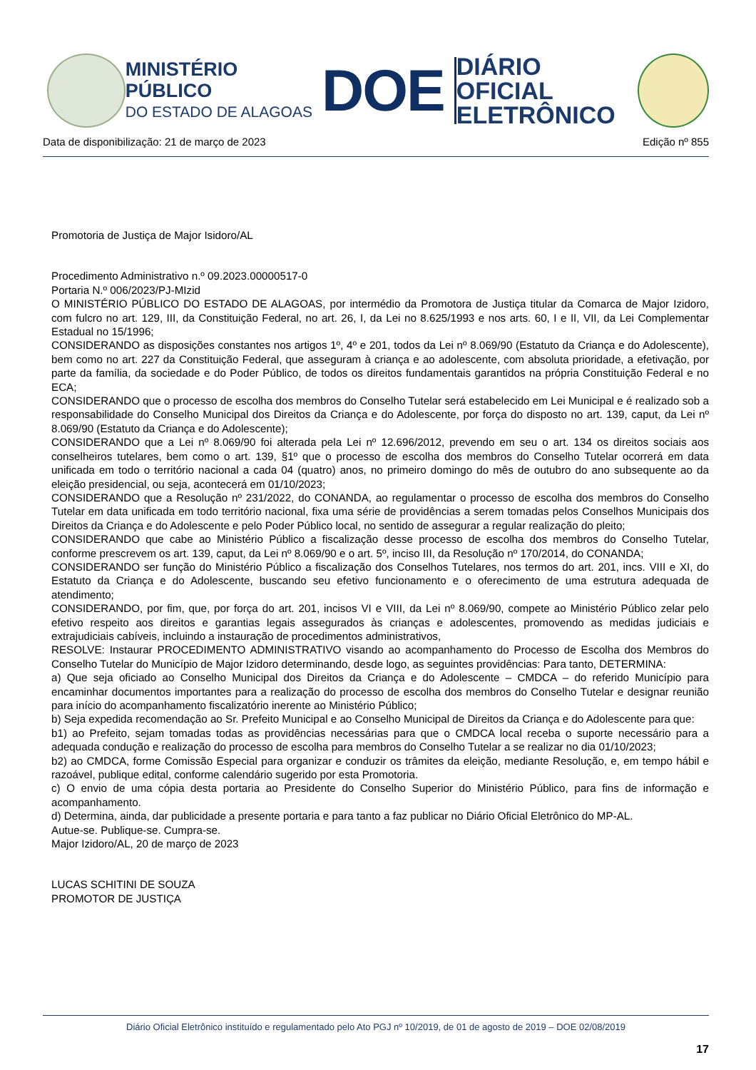MINISTÉRIO PÚBLICO
DO ESTADO DE ALAGOAS
DOE
DIÁRIO OFICIAL
ELETRÔNICO
Data de disponibilização: 21 de março de 2023 Edição nº 855
Promotoria de Justiça de Major Isidoro/AL
Procedimento Administrativo n.º 09.2023.00000517-0
Portaria N.º 006/2023/PJ-MIzid
O MINISTÉRIO PÚBLICO DO ESTADO DE ALAGOAS, por intermédio da Promotora de Justiça titular da Comarca de Major Izidoro, com fulcro no art. 129, III, da Constituição Federal, no art. 26, I, da Lei no 8.625/1993 e nos arts. 60, I e II, VII, da Lei Complementar Estadual no 15/1996;
CONSIDERANDO as disposições constantes nos artigos 1º, 4º e 201, todos da Lei nº 8.069/90 (Estatuto da Criança e do Adolescente), bem como no art. 227 da Constituição Federal, que asseguram à criança e ao adolescente, com absoluta prioridade, a efetivação, por parte da família, da sociedade e do Poder Público, de todos os direitos fundamentais garantidos na própria Constituição Federal e no ECA;
CONSIDERANDO que o processo de escolha dos membros do Conselho Tutelar será estabelecido em Lei Municipal e é realizado sob a responsabilidade do Conselho Municipal dos Direitos da Criança e do Adolescente, por força do disposto no art. 139, caput, da Lei nº 8.069/90 (Estatuto da Criança e do Adolescente);
CONSIDERANDO que a Lei nº 8.069/90 foi alterada pela Lei nº 12.696/2012, prevendo em seu o art. 134 os direitos sociais aos conselheiros tutelares, bem como o art. 139, §1º que o processo de escolha dos membros do Conselho Tutelar ocorrerá em data unificada em todo o território nacional a cada 04 (quatro) anos, no primeiro domingo do mês de outubro do ano subsequente ao da eleição presidencial, ou seja, acontecerá em 01/10/2023;
CONSIDERANDO que a Resolução nº 231/2022, do CONANDA, ao regulamentar o processo de escolha dos membros do Conselho Tutelar em data unificada em todo território nacional, fixa uma série de providências a serem tomadas pelos Conselhos Municipais dos Direitos da Criança e do Adolescente e pelo Poder Público local, no sentido de assegurar a regular realização do pleito;
CONSIDERANDO que cabe ao Ministério Público a fiscalização desse processo de escolha dos membros do Conselho Tutelar, conforme prescrevem os art. 139, caput, da Lei nº 8.069/90 e o art. 5º, inciso III, da Resolução nº 170/2014, do CONANDA;
CONSIDERANDO ser função do Ministério Público a fiscalização dos Conselhos Tutelares, nos termos do art. 201, incs. VIII e XI, do Estatuto da Criança e do Adolescente, buscando seu efetivo funcionamento e o oferecimento de uma estrutura adequada de atendimento;
CONSIDERANDO, por fim, que, por força do art. 201, incisos VI e VIII, da Lei nº 8.069/90, compete ao Ministério Público zelar pelo efetivo respeito aos direitos e garantias legais assegurados às crianças e adolescentes, promovendo as medidas judiciais e extrajudiciais cabíveis, incluindo a instauração de procedimentos administrativos,
RESOLVE: Instaurar PROCEDIMENTO ADMINISTRATIVO visando ao acompanhamento do Processo de Escolha dos Membros do Conselho Tutelar do Município de Major Izidoro determinando, desde logo, as seguintes providências: Para tanto, DETERMINA:
a) Que seja oficiado ao Conselho Municipal dos Direitos da Criança e do Adolescente – CMDCA – do referido Município para encaminhar documentos importantes para a realização do processo de escolha dos membros do Conselho Tutelar e designar reunião para início do acompanhamento fiscalizatório inerente ao Ministério Público;
b) Seja expedida recomendação ao Sr. Prefeito Municipal e ao Conselho Municipal de Direitos da Criança e do Adolescente para que:
b1) ao Prefeito, sejam tomadas todas as providências necessárias para que o CMDCA local receba o suporte necessário para a adequada condução e realização do processo de escolha para membros do Conselho Tutelar a se realizar no dia 01/10/2023;
b2) ao CMDCA, forme Comissão Especial para organizar e conduzir os trâmites da eleição, mediante Resolução, e, em tempo hábil e razoável, publique edital, conforme calendário sugerido por esta Promotoria.
c) O envio de uma cópia desta portaria ao Presidente do Conselho Superior do Ministério Público, para fins de informação e acompanhamento.
d) Determina, ainda, dar publicidade a presente portaria e para tanto a faz publicar no Diário Oficial Eletrônico do MP-AL.
Autue-se. Publique-se. Cumpra-se.
Major Izidoro/AL, 20 de março de 2023
LUCAS SCHITINI DE SOUZA
PROMOTOR DE JUSTIÇA
Diário Oficial Eletrônico instituído e regulamentado pelo Ato PGJ nº 10/2019, de 01 de agosto de 2019 – DOE 02/08/2019
17